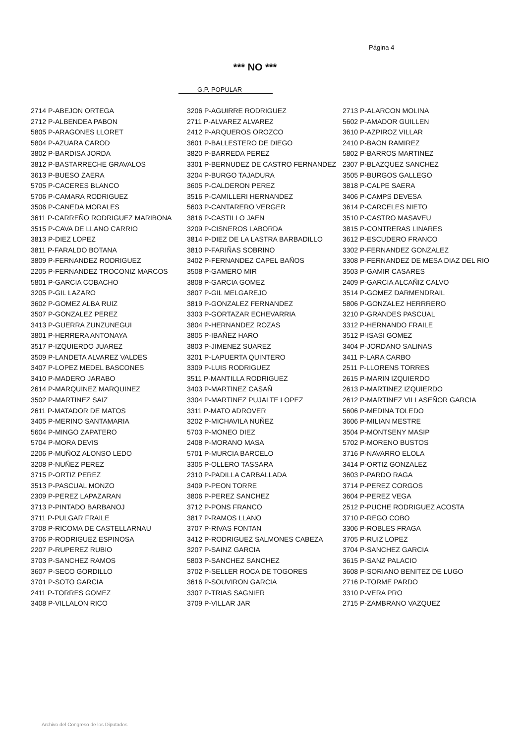Página 4
*** NO ***
G.P. POPULAR
| 2714 P-ABEJON ORTEGA | 3206 P-AGUIRRE RODRIGUEZ | 2713 P-ALARCON MOLINA |
| 2712 P-ALBENDEA PABON | 2711 P-ALVAREZ ALVAREZ | 5602 P-AMADOR GUILLEN |
| 5805 P-ARAGONES LLORET | 2412 P-ARQUEROS OROZCO | 3610 P-AZPIROZ VILLAR |
| 5804 P-AZUARA CAROD | 3601 P-BALLESTERO DE DIEGO | 2410 P-BAON RAMIREZ |
| 3802 P-BARDISA JORDA | 3820 P-BARREDA PEREZ | 5802 P-BARROS MARTINEZ |
| 3812 P-BASTARRECHE GRAVALOS | 3301 P-BERNUDEZ DE CASTRO FERNANDEZ | 2307 P-BLAZQUEZ SANCHEZ |
| 3613 P-BUESO ZAERA | 3204 P-BURGO TAJADURA | 3505 P-BURGOS GALLEGO |
| 5705 P-CACERES BLANCO | 3605 P-CALDERON PEREZ | 3818 P-CALPE SAERA |
| 5706 P-CAMARA RODRIGUEZ | 3516 P-CAMILLERI HERNANDEZ | 3406 P-CAMPS DEVESA |
| 3506 P-CANEDA MORALES | 5603 P-CANTARERO VERGER | 3614 P-CARCELES NIETO |
| 3611 P-CARREÑO RODRIGUEZ MARIBONA | 3816 P-CASTILLO JAEN | 3510 P-CASTRO MASAVEU |
| 3515 P-CAVA DE LLANO CARRIO | 3209 P-CISNEROS LABORDA | 3815 P-CONTRERAS LINARES |
| 3813 P-DIEZ LOPEZ | 3814 P-DIEZ DE LA LASTRA BARBADILLO | 3612 P-ESCUDERO FRANCO |
| 3811 P-FARALDO BOTANA | 3810 P-FARIÑAS SOBRINO | 3302 P-FERNANDEZ GONZALEZ |
| 3809 P-FERNANDEZ RODRIGUEZ | 3402 P-FERNANDEZ CAPEL BAÑOS | 3308 P-FERNANDEZ DE MESA DIAZ DEL RIO |
| 2205 P-FERNANDEZ TROCONIZ MARCOS | 3508 P-GAMERO MIR | 3503 P-GAMIR CASARES |
| 5801 P-GARCIA COBACHO | 3808 P-GARCIA GOMEZ | 2409 P-GARCIA ALCAÑIZ CALVO |
| 3205 P-GIL LAZARO | 3807 P-GIL MELGAREJO | 3514 P-GOMEZ DARMENDRAIL |
| 3602 P-GOMEZ ALBA RUIZ | 3819 P-GONZALEZ FERNANDEZ | 5806 P-GONZALEZ HERRRERO |
| 3507 P-GONZALEZ PEREZ | 3303 P-GORTAZAR ECHEVARRIA | 3210 P-GRANDES PASCUAL |
| 3413 P-GUERRA ZUNZUNEGUI | 3804 P-HERNANDEZ ROZAS | 3312 P-HERNANDO FRAILE |
| 3801 P-HERRERA ANTONAYA | 3805 P-IBAÑEZ HARO | 3512 P-ISASI GOMEZ |
| 3517 P-IZQUIERDO JUAREZ | 3803 P-JIMENEZ SUAREZ | 3404 P-JORDANO SALINAS |
| 3509 P-LANDETA ALVAREZ VALDES | 3201 P-LAPUERTA QUINTERO | 3411 P-LARA CARBO |
| 3407 P-LOPEZ MEDEL BASCONES | 3309 P-LUIS RODRIGUEZ | 2511 P-LLORENS TORRES |
| 3410 P-MADERO JARABO | 3511 P-MANTILLA RODRIGUEZ | 2615 P-MARIN IZQUIERDO |
| 2614 P-MARQUINEZ MARQUINEZ | 3403 P-MARTINEZ CASAÑ | 2613 P-MARTINEZ IZQUIERDO |
| 3502 P-MARTINEZ SAIZ | 3304 P-MARTINEZ PUJALTE LOPEZ | 2612 P-MARTINEZ VILLASEÑOR GARCIA |
| 2611 P-MATADOR DE MATOS | 3311 P-MATO ADROVER | 5606 P-MEDINA TOLEDO |
| 3405 P-MERINO SANTAMARIA | 3202 P-MICHAVILA NUÑEZ | 3606 P-MILIAN MESTRE |
| 5604 P-MINGO ZAPATERO | 5703 P-MONEO DIEZ | 3504 P-MONTSENY MASIP |
| 5704 P-MORA DEVIS | 2408 P-MORANO MASA | 5702 P-MORENO BUSTOS |
| 2206 P-MUÑOZ ALONSO LEDO | 5701 P-MURCIA BARCELO | 3716 P-NAVARRO ELOLA |
| 3208 P-NUÑEZ PEREZ | 3305 P-OLLERO TASSARA | 3414 P-ORTIZ GONZALEZ |
| 3715 P-ORTIZ PEREZ | 2310 P-PADILLA CARBALLADA | 3603 P-PARDO RAGA |
| 3513 P-PASCUAL MONZO | 3409 P-PEON TORRE | 3714 P-PEREZ CORGOS |
| 2309 P-PEREZ LAPAZARAN | 3806 P-PEREZ SANCHEZ | 3604 P-PEREZ VEGA |
| 3713 P-PINTADO BARBANOJ | 3712 P-PONS FRANCO | 2512 P-PUCHE RODRIGUEZ ACOSTA |
| 3711 P-PULGAR FRAILE | 3817 P-RAMOS LLANO | 3710 P-REGO COBO |
| 3708 P-RICOMA DE CASTELLARNAU | 3707 P-RIVAS FONTAN | 3306 P-ROBLES FRAGA |
| 3706 P-RODRIGUEZ ESPINOSA | 3412 P-RODRIGUEZ SALMONES CABEZA | 3705 P-RUIZ LOPEZ |
| 2207 P-RUPEREZ RUBIO | 3207 P-SAINZ GARCIA | 3704 P-SANCHEZ GARCIA |
| 3703 P-SANCHEZ RAMOS | 5803 P-SANCHEZ SANCHEZ | 3615 P-SANZ PALACIO |
| 3607 P-SECO GORDILLO | 3702 P-SELLER ROCA DE TOGORES | 3608 P-SORIANO BENITEZ DE LUGO |
| 3701 P-SOTO GARCIA | 3616 P-SOUVIRON GARCIA | 2716 P-TORME PARDO |
| 2411 P-TORRES GOMEZ | 3307 P-TRIAS SAGNIER | 3310 P-VERA PRO |
| 3408 P-VILLALON RICO | 3709 P-VILLAR JAR | 2715 P-ZAMBRANO VAZQUEZ |
Archivo del Congreso de los Diputados